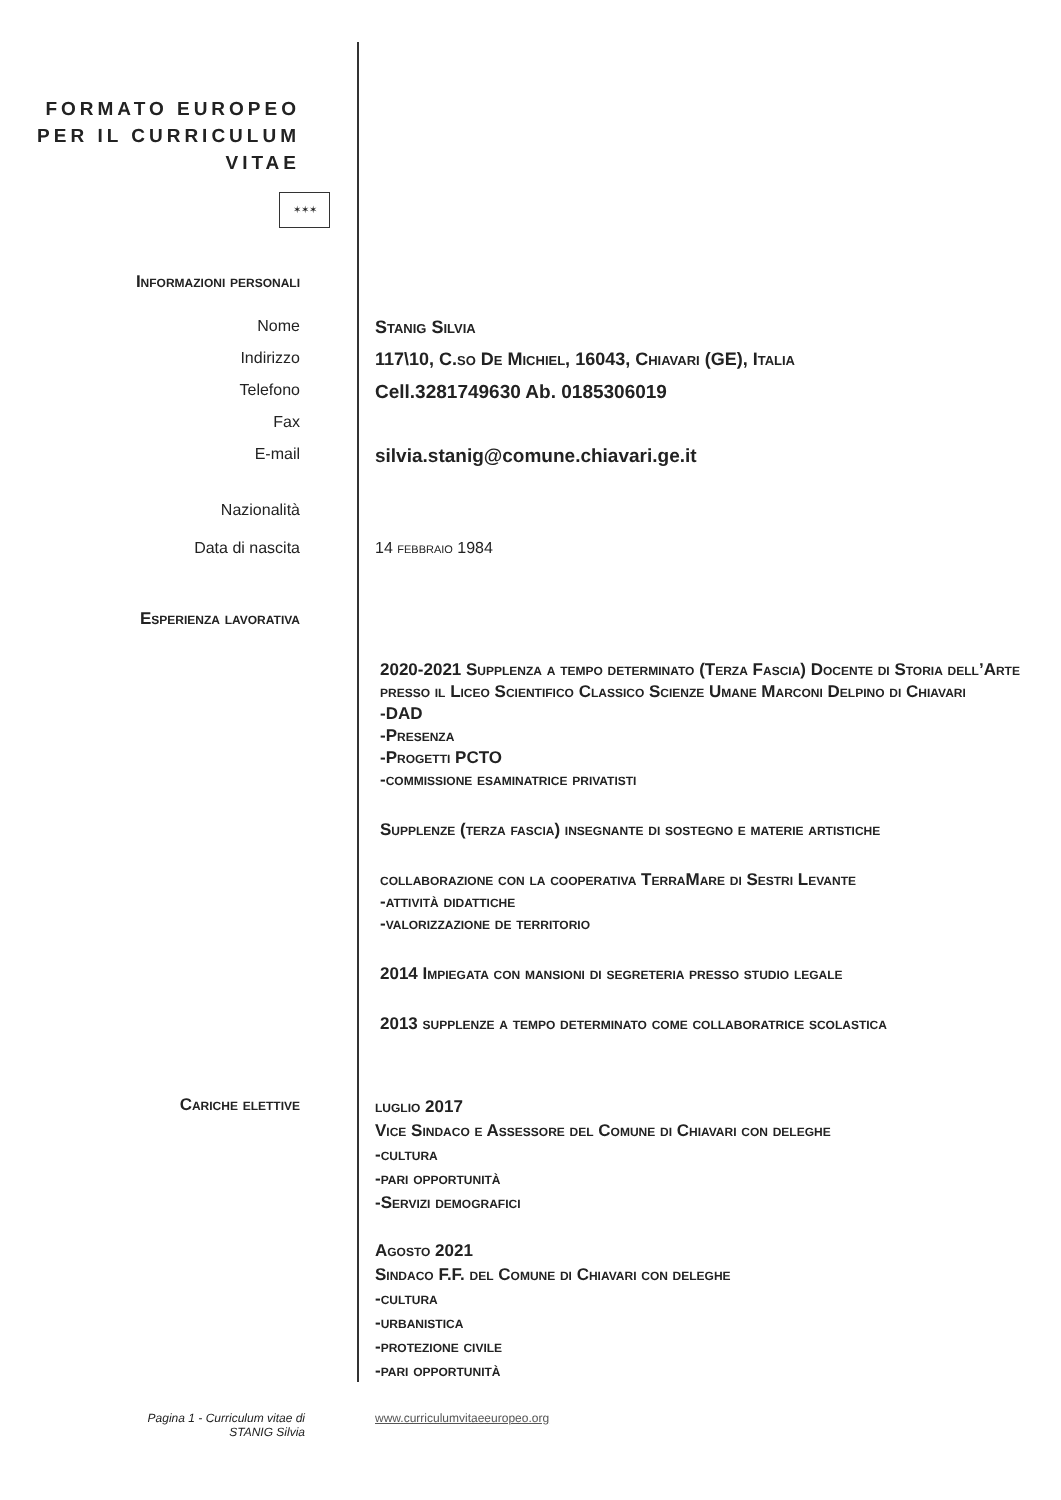FORMATO EUROPEO
PER IL CURRICULUM
VITAE
✶✶✶
Informazioni personali
Nome Stanig Silvia
Indirizzo 117\10, C.so De Michiel, 16043, Chiavari (GE), Italia
Telefono
Cell.3281749630 Ab. 0185306019
Fax
E-mail
silvia.stanig@comune.chiavari.ge.it
Nazionalità
Data di nascita 14 febbraio 1984
Esperienza lavorativa
2020-2021 Supplenza a tempo determinato (Terza Fascia) Docente di Storia dell’Arte presso il Liceo Scientifico Classico Scienze Umane Marconi Delpino di Chiavari
-DAD
-Presenza
-Progetti PCTO
-commissione esaminatrice privatisti
Supplenze (terza fascia) insegnante di sostegno e materie artistiche
collaborazione con la cooperativa TerraMare di Sestri Levante
-attività didattiche
-valorizzazione de territorio
2014 Impiegata con mansioni di segreteria presso studio legale
2013 supplenze a tempo determinato come collaboratrice scolastica
Cariche elettive
luglio 2017
Vice Sindaco e Assessore del Comune di Chiavari con deleghe
-cultura
-pari opportunità
-Servizi demografici
Agosto 2021
Sindaco F.F. del Comune di Chiavari con deleghe
-cultura
-urbanistica
-protezione civile
-pari opportunità
Pagina 1 - Curriculum vitae di
STANIG Silvia
www.curriculumvitaeeuropeo.org